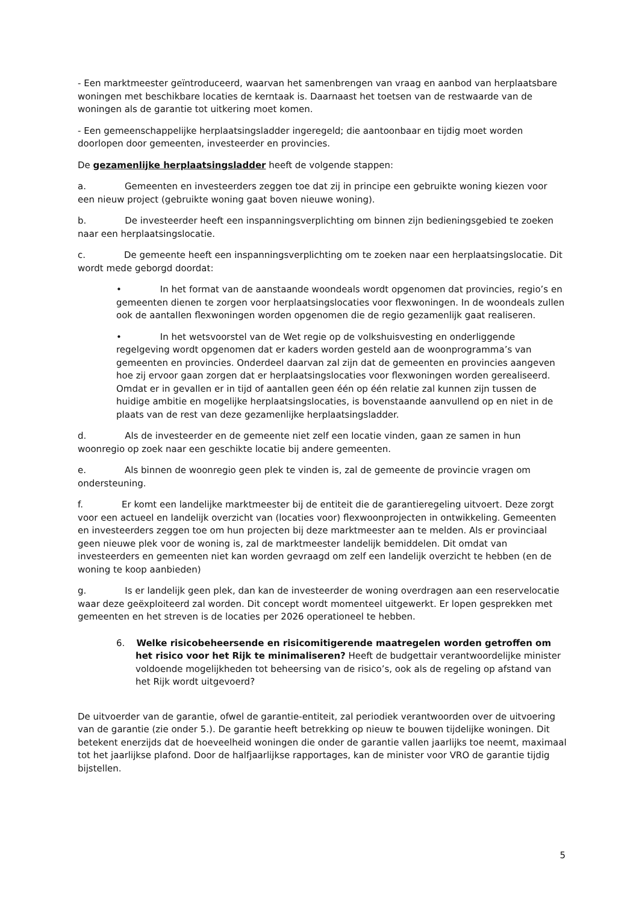- Een marktmeester geïntroduceerd, waarvan het samenbrengen van vraag en aanbod van herplaatsbare woningen met beschikbare locaties de kerntaak is. Daarnaast het toetsen van de restwaarde van de woningen als de garantie tot uitkering moet komen.
- Een gemeenschappelijke herplaatsingsladder ingeregeld; die aantoonbaar en tijdig moet worden doorlopen door gemeenten, investeerder en provincies.
De gezamenlijke herplaatsingsladder heeft de volgende stappen:
a. Gemeenten en investeerders zeggen toe dat zij in principe een gebruikte woning kiezen voor een nieuw project (gebruikte woning gaat boven nieuwe woning).
b. De investeerder heeft een inspanningsverplichting om binnen zijn bedieningsgebied te zoeken naar een herplaatsingslocatie.
c. De gemeente heeft een inspanningsverplichting om te zoeken naar een herplaatsingslocatie. Dit wordt mede geborgd doordat:
• In het format van de aanstaande woondeals wordt opgenomen dat provincies, regio’s en gemeenten dienen te zorgen voor herplaatsingslocaties voor flexwoningen. In de woondeals zullen ook de aantallen flexwoningen worden opgenomen die de regio gezamenlijk gaat realiseren.
• In het wetsvoorstel van de Wet regie op de volkshuisvesting en onderliggende regelgeving wordt opgenomen dat er kaders worden gesteld aan de woonprogramma’s van gemeenten en provincies. Onderdeel daarvan zal zijn dat de gemeenten en provincies aangeven hoe zij ervoor gaan zorgen dat er herplaatsingslocaties voor flexwoningen worden gerealiseerd. Omdat er in gevallen er in tijd of aantallen geen één op één relatie zal kunnen zijn tussen de huidige ambitie en mogelijke herplaatsingslocaties, is bovenstaande aanvullend op en niet in de plaats van de rest van deze gezamenlijke herplaatsingsladder.
d. Als de investeerder en de gemeente niet zelf een locatie vinden, gaan ze samen in hun woonregio op zoek naar een geschikte locatie bij andere gemeenten.
e. Als binnen de woonregio geen plek te vinden is, zal de gemeente de provincie vragen om ondersteuning.
f. Er komt een landelijke marktmeester bij de entiteit die de garantieregeling uitvoert. Deze zorgt voor een actueel en landelijk overzicht van (locaties voor) flexwoonprojecten in ontwikkeling. Gemeenten en investeerders zeggen toe om hun projecten bij deze marktmeester aan te melden. Als er provinciaal geen nieuwe plek voor de woning is, zal de marktmeester landelijk bemiddelen. Dit omdat van investeerders en gemeenten niet kan worden gevraagd om zelf een landelijk overzicht te hebben (en de woning te koop aanbieden)
g. Is er landelijk geen plek, dan kan de investeerder de woning overdragen aan een reservelocatie waar deze geëxploiteerd zal worden. Dit concept wordt momenteel uitgewerkt. Er lopen gesprekken met gemeenten en het streven is de locaties per 2026 operationeel te hebben.
6. Welke risicobeheersende en risicomitigerende maatregelen worden getroffen om het risico voor het Rijk te minimaliseren? Heeft de budgettair verantwoordelijke minister voldoende mogelijkheden tot beheersing van de risico’s, ook als de regeling op afstand van het Rijk wordt uitgevoerd?
De uitvoerder van de garantie, ofwel de garantie-entiteit, zal periodiek verantwoorden over de uitvoering van de garantie (zie onder 5.). De garantie heeft betrekking op nieuw te bouwen tijdelijke woningen. Dit betekent enerzijds dat de hoeveelheid woningen die onder de garantie vallen jaarlijks toe neemt, maximaal tot het jaarlijkse plafond. Door de halfjaarlijkse rapportages, kan de minister voor VRO de garantie tijdig bijstellen.
5